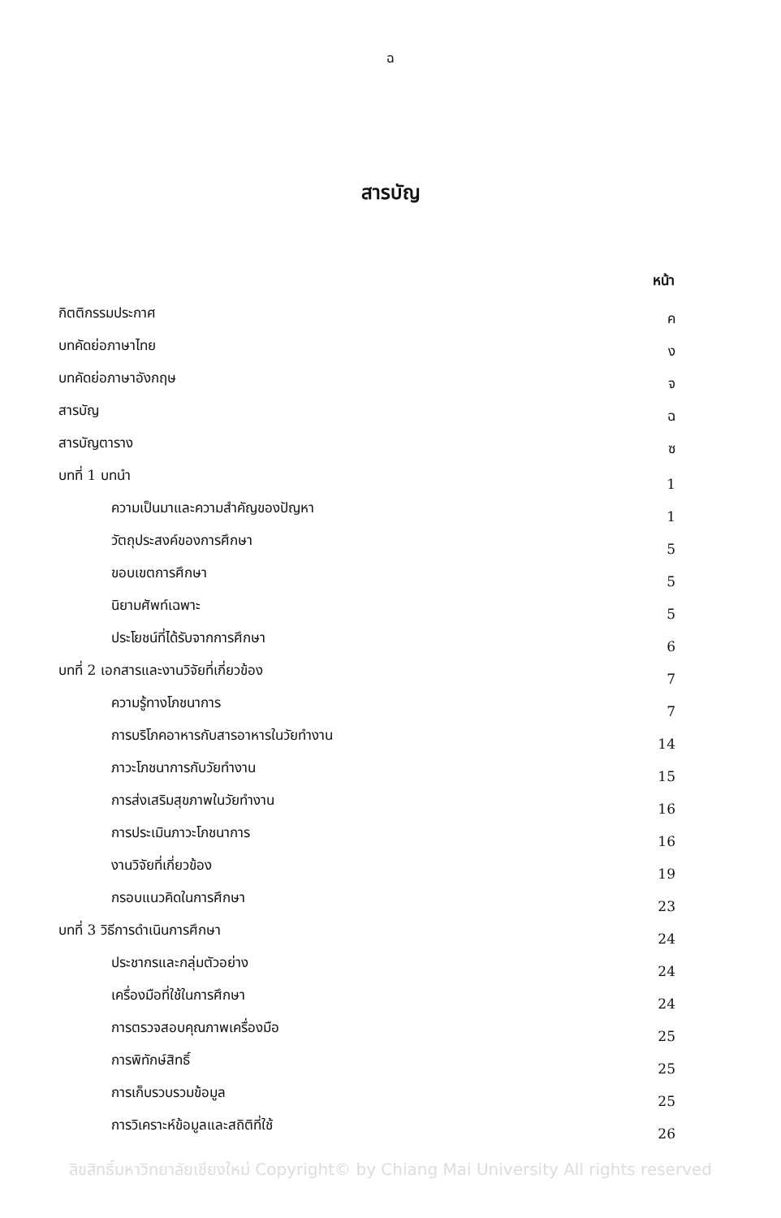ฉ
สารบัญ
| | หน้า |
| กิตติกรรมประกาศ | ค |
| บทคัดย่อภาษาไทย | ง |
| บทคัดย่อภาษาอังกฤษ | จ |
| สารบัญ | ฉ |
| สารบัญตาราง | ซ |
| บทที่ 1 บทนำ | 1 |
| ความเป็นมาและความสำคัญของปัญหา | 1 |
| วัตถุประสงค์ของการศึกษา | 5 |
| ขอบเขตการศึกษา | 5 |
| นิยามศัพท์เฉพาะ | 5 |
| ประโยชน์ที่ได้รับจากการศึกษา | 6 |
| บทที่ 2 เอกสารและงานวิจัยที่เกี่ยวข้อง | 7 |
| ความรู้ทางโภชนาการ | 7 |
| การบริโภคอาหารกับสารอาหารในวัยทำงาน | 14 |
| ภาวะโภชนาการกับวัยทำงาน | 15 |
| การส่งเสริมสุขภาพในวัยทำงาน | 16 |
| การประเมินภาวะโภชนาการ | 16 |
| งานวิจัยที่เกี่ยวข้อง | 19 |
| กรอบแนวคิดในการศึกษา | 23 |
| บทที่ 3 วิธีการดำเนินการศึกษา | 24 |
| ประชากรและกลุ่มตัวอย่าง | 24 |
| เครื่องมือที่ใช้ในการศึกษา | 24 |
| การตรวจสอบคุณภาพเครื่องมือ | 25 |
| การพิทักษ์สิทธิ์ | 25 |
| การเก็บรวบรวมข้อมูล | 25 |
| การวิเคราะห์ข้อมูลและสถิติที่ใช้ | 26 |
ลิขสิทธิ์มหาวิทยาลัยเชียงใหม่ Copyright© by Chiang Mai University All rights reserved